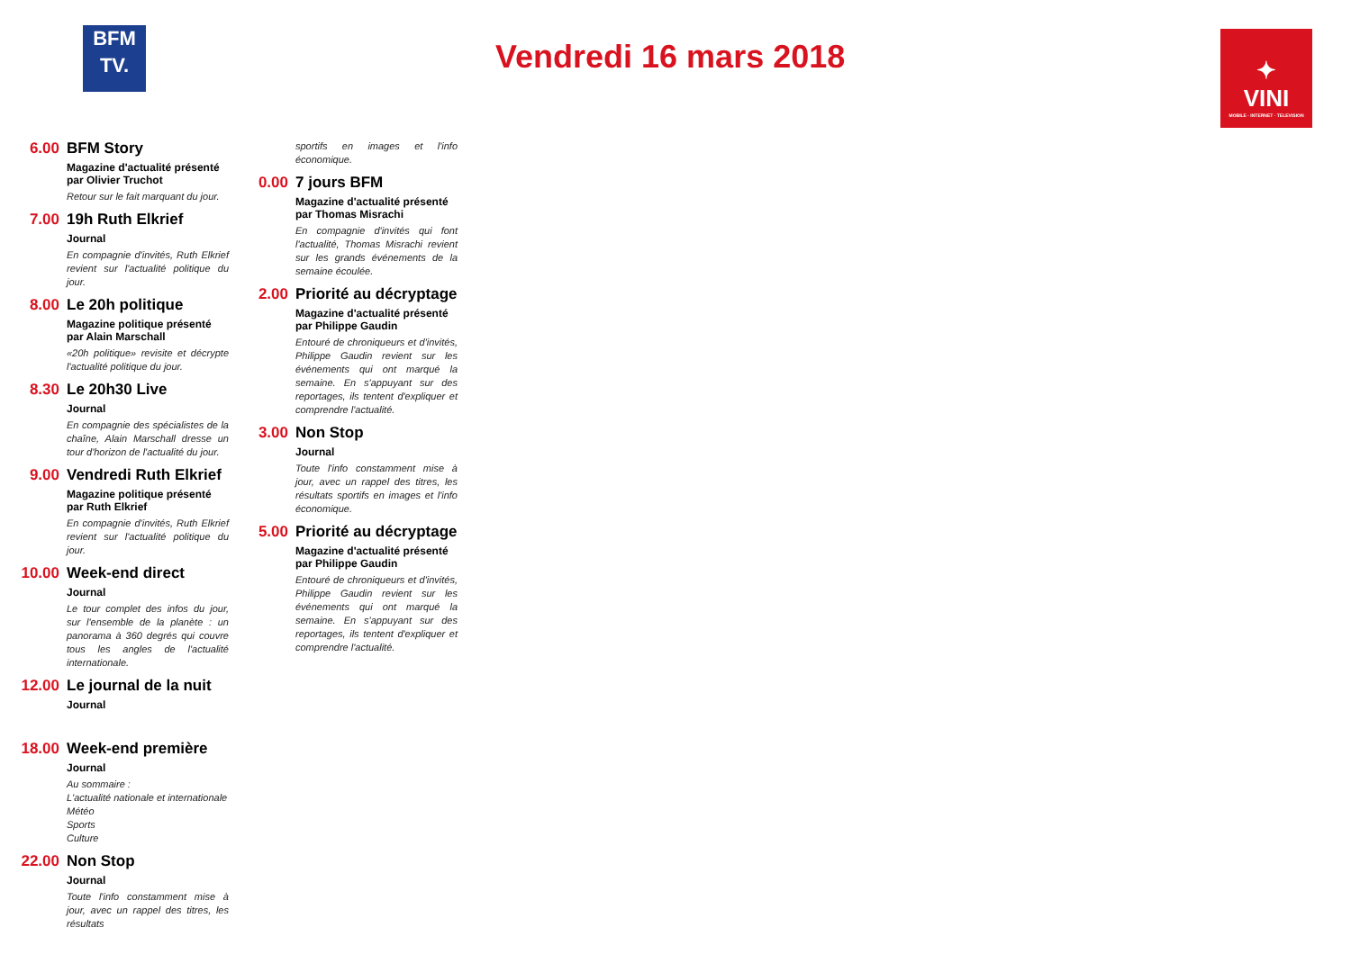BFM
TV.
Vendredi 16 mars 2018
✦
VINI
MOBILE · INTERNET · TELEVISION
6.00 BFM Story
Magazine d'actualité présenté par Olivier Truchot
Retour sur le fait marquant du jour.
7.00 19h Ruth Elkrief
Journal
En compagnie d'invités, Ruth Elkrief revient sur l'actualité politique du jour.
8.00 Le 20h politique
Magazine politique présenté par Alain Marschall
«20h politique» revisite et décrypte l'actualité politique du jour.
8.30 Le 20h30 Live
Journal
En compagnie des spécialistes de la chaîne, Alain Marschall dresse un tour d'horizon de l'actualité du jour.
9.00 Vendredi Ruth Elkrief
Magazine politique présenté par Ruth Elkrief
En compagnie d'invités, Ruth Elkrief revient sur l'actualité politique du jour.
10.00
Week-end direct
Journal
Le tour complet des infos du jour, sur l'ensemble de la planète : un panorama à 360 degrés qui couvre tous les angles de l'actualité internationale.
12.00
Le journal de la nuit
Journal
18.00
Week-end première
Journal
Au sommaire :
L'actualité nationale et internationale
Météo
Sports
Culture
22.00
Non Stop
Journal
Toute l'info constamment mise à jour, avec un rappel des titres, les résultats
sportifs en images et l'info économique.
0.00 7 jours BFM
Magazine d'actualité présenté par Thomas Misrachi
En compagnie d'invités qui font l'actualité, Thomas Misrachi revient sur les grands événements de la semaine écoulée.
2.00 Priorité au décryptage
Magazine d'actualité présenté par Philippe Gaudin
Entouré de chroniqueurs et d'invités, Philippe Gaudin revient sur les événements qui ont marqué la semaine. En s'appuyant sur des reportages, ils tentent d'expliquer et comprendre l'actualité.
3.00 Non Stop
Journal
Toute l'info constamment mise à jour, avec un rappel des titres, les résultats sportifs en images et l'info économique.
5.00 Priorité au décryptage
Magazine d'actualité présenté par Philippe Gaudin
Entouré de chroniqueurs et d'invités, Philippe Gaudin revient sur les événements qui ont marqué la semaine. En s'appuyant sur des reportages, ils tentent d'expliquer et comprendre l'actualité.